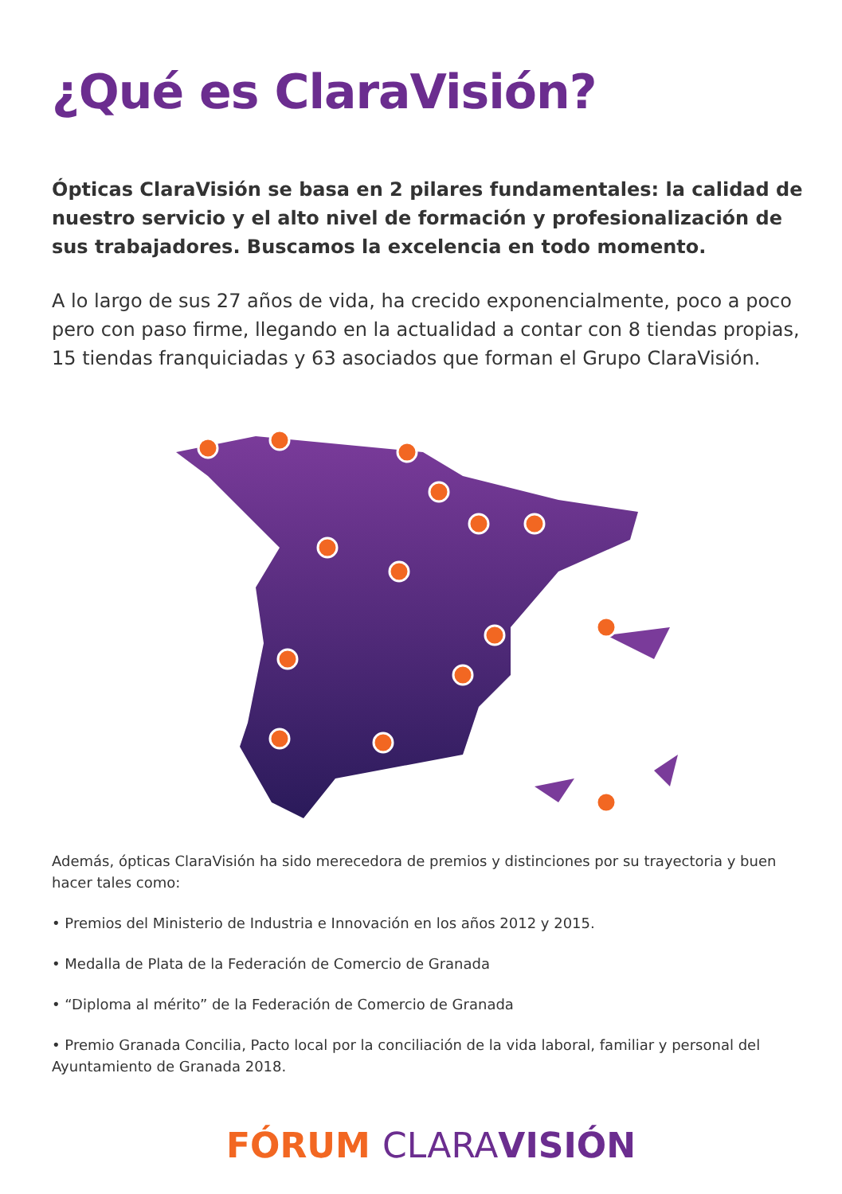¿Qué es ClaraVisión?
Ópticas ClaraVisión se basa en 2 pilares fundamentales: la calidad de nuestro servicio y el alto nivel de formación y profesionalización de sus trabajadores. Buscamos la excelencia en todo momento.
A lo largo de sus 27 años de vida, ha crecido exponencialmente, poco a poco pero con paso firme, llegando en la actualidad a contar con 8 tiendas propias, 15 tiendas franquiciadas y 63 asociados que forman el Grupo ClaraVisión.
Además, ópticas ClaraVisión ha sido merecedora de premios y distinciones por su trayectoria y buen hacer tales como:
• Premios del Ministerio de Industria e Innovación en los años 2012 y 2015.
• Medalla de Plata de la Federación de Comercio de Granada
• “Diploma al mérito” de la Federación de Comercio de Granada
• Premio Granada Concilia, Pacto local por la conciliación de la vida laboral, familiar y personal del Ayuntamiento de Granada 2018.
FÓRUM CLARA VISIÓN